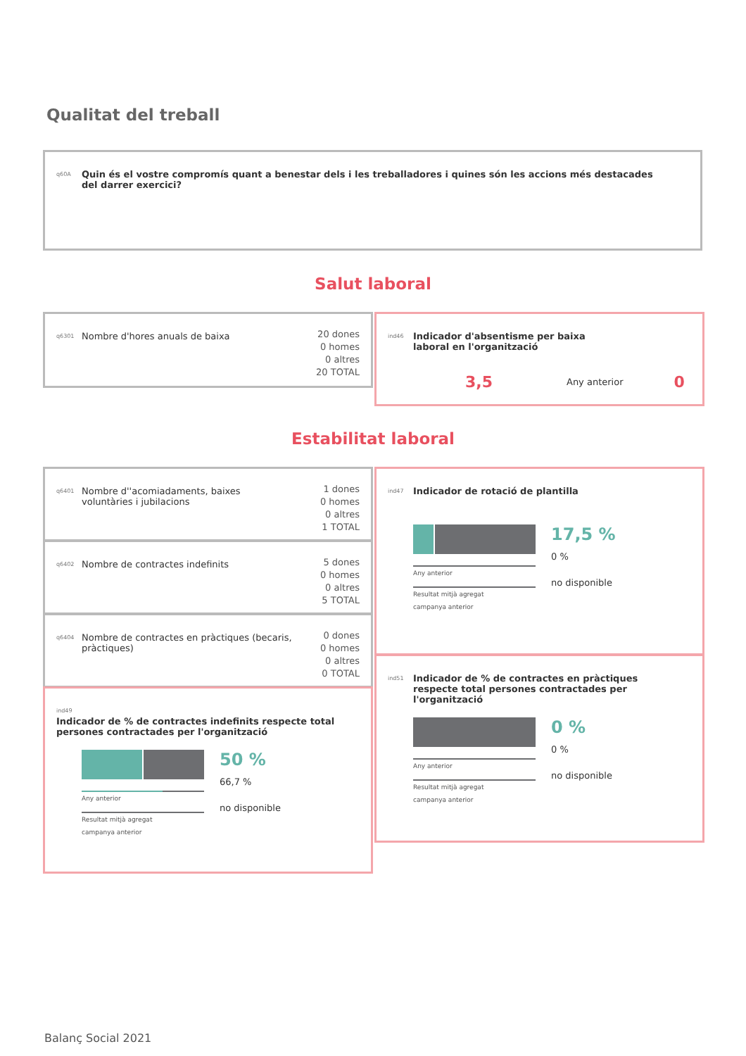Qualitat del treball
q60A Quin és el vostre compromís quant a benestar dels i les treballadores i quines són les accions més destacades del darrer exercici?
Salut laboral
q6301 Nombre d'hores anuals de baixa
20 dones
0 homes
0 altres
20 TOTAL
ind46 Indicador d'absentisme per baixa laboral en l'organització
3,5 Any anterior 0
Estabilitat laboral
q6401 Nombre d''acomiadaments, baixes voluntàries i jubilacions
1 dones
0 homes
0 altres
1 TOTAL
q6402 Nombre de contractes indefinits
5 dones
0 homes
0 altres
5 TOTAL
q6404 Nombre de contractes en pràctiques (becaris, pràctiques)
0 dones
0 homes
0 altres
0 TOTAL
ind49 Indicador de % de contractes indefinits respecte total persones contractades per l'organització
Any anterior
Resultat mitjà agregat
campanya anterior
50 %
66,7 %
no disponible
ind47 Indicador de rotació de plantilla
Any anterior
Resultat mitjà agregat
campanya anterior
17,5 %
0 %
no disponible
ind51 Indicador de % de contractes en pràctiques respecte total persones contractades per l'organització
Any anterior
Resultat mitjà agregat
campanya anterior
0 %
0 %
no disponible
Balanç Social 2021